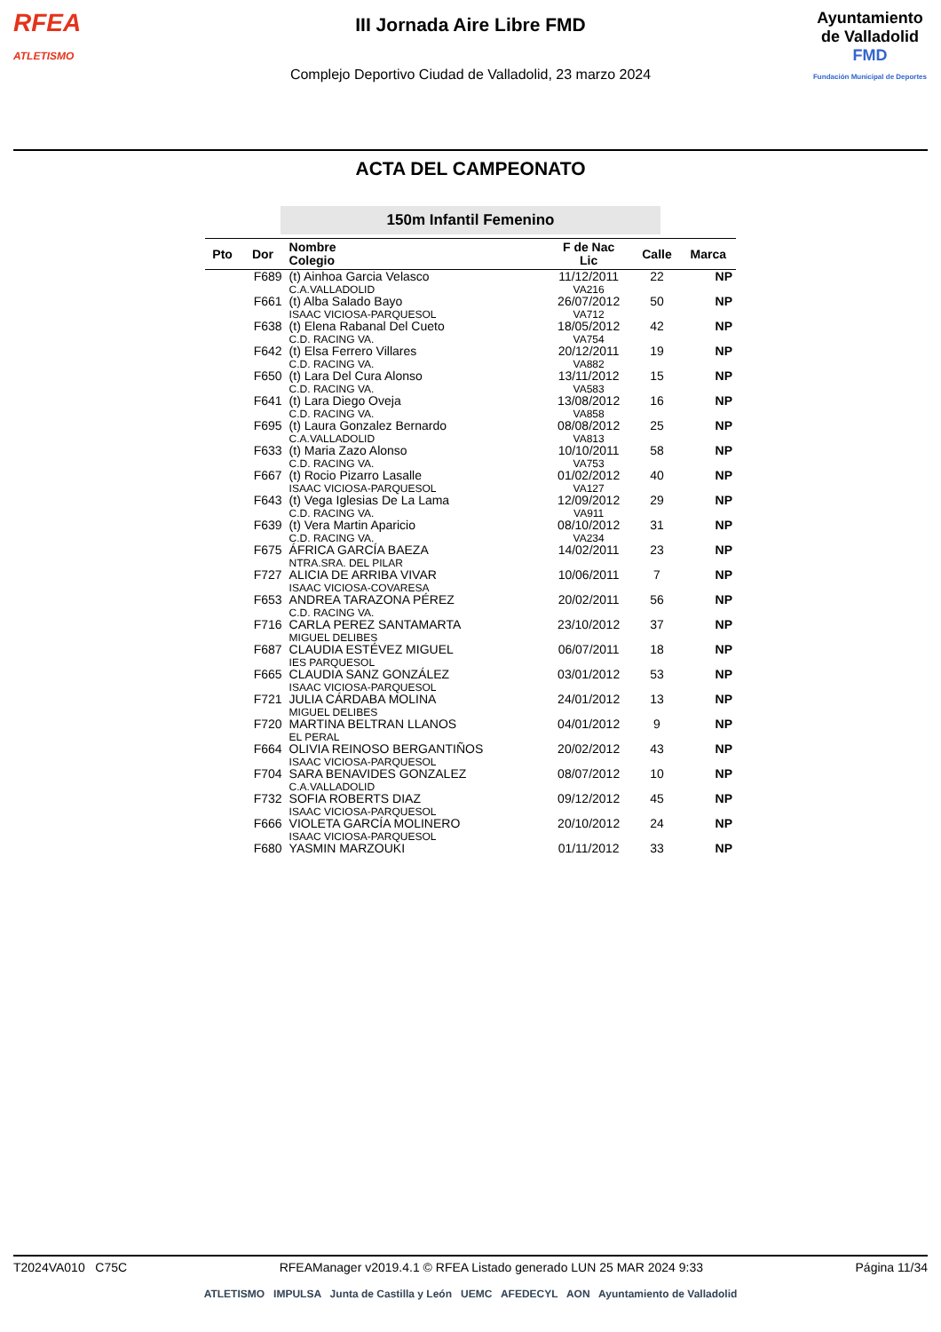RFEA
ATLETISMO
III Jornada Aire Libre FMD
Complejo Deportivo Ciudad de Valladolid, 23 marzo 2024
Ayuntamiento
de Valladolid
FMD
Fundación Municipal de Deportes
ACTA DEL CAMPEONATO
150m Infantil Femenino
| Pto | Dor | Nombre Colegio | F de Nac Lic | Calle | Marca |
| --- | --- | --- | --- | --- | --- |
| | F689 | (t) Ainhoa Garcia Velasco C.A.VALLADOLID | 11/12/2011 VA216 | 22 | NP |
| | F661 | (t) Alba Salado Bayo ISAAC VICIOSA-PARQUESOL | 26/07/2012 VA712 | 50 | NP |
| | F638 | (t) Elena Rabanal Del Cueto C.D. RACING VA. | 18/05/2012 VA754 | 42 | NP |
| | F642 | (t) Elsa Ferrero Villares C.D. RACING VA. | 20/12/2011 VA882 | 19 | NP |
| | F650 | (t) Lara Del Cura Alonso C.D. RACING VA. | 13/11/2012 VA583 | 15 | NP |
| | F641 | (t) Lara Diego Oveja C.D. RACING VA. | 13/08/2012 VA858 | 16 | NP |
| | F695 | (t) Laura Gonzalez Bernardo C.A.VALLADOLID | 08/08/2012 VA813 | 25 | NP |
| | F633 | (t) Maria Zazo Alonso C.D. RACING VA. | 10/10/2011 VA753 | 58 | NP |
| | F667 | (t) Rocio Pizarro Lasalle ISAAC VICIOSA-PARQUESOL | 01/02/2012 VA127 | 40 | NP |
| | F643 | (t) Vega Iglesias De La Lama C.D. RACING VA. | 12/09/2012 VA911 | 29 | NP |
| | F639 | (t) Vera Martin Aparicio C.D. RACING VA. | 08/10/2012 VA234 | 31 | NP |
| | F675 | ÁFRICA GARCÍA BAEZA NTRA.SRA. DEL PILAR | 14/02/2011 | 23 | NP |
| | F727 | ALICIA DE ARRIBA VIVAR ISAAC VICIOSA-COVARESA | 10/06/2011 | 7 | NP |
| | F653 | ANDREA TARAZONA PÉREZ C.D. RACING VA. | 20/02/2011 | 56 | NP |
| | F716 | CARLA PEREZ SANTAMARTA MIGUEL DELIBES | 23/10/2012 | 37 | NP |
| | F687 | CLAUDIA ESTÉVEZ MIGUEL IES PARQUESOL | 06/07/2011 | 18 | NP |
| | F665 | CLAUDIA SANZ GONZÁLEZ ISAAC VICIOSA-PARQUESOL | 03/01/2012 | 53 | NP |
| | F721 | JULIA CÁRDABA MOLINA MIGUEL DELIBES | 24/01/2012 | 13 | NP |
| | F720 | MARTINA BELTRAN LLANOS EL PERAL | 04/01/2012 | 9 | NP |
| | F664 | OLIVIA REINOSO BERGANTIÑOS ISAAC VICIOSA-PARQUESOL | 20/02/2012 | 43 | NP |
| | F704 | SARA BENAVIDES GONZALEZ C.A.VALLADOLID | 08/07/2012 | 10 | NP |
| | F732 | SOFIA ROBERTS DIAZ ISAAC VICIOSA-PARQUESOL | 09/12/2012 | 45 | NP |
| | F666 | VIOLETA GARCÍA MOLINERO ISAAC VICIOSA-PARQUESOL | 20/10/2012 | 24 | NP |
| | F680 | YASMIN MARZOUKI | 01/11/2012 | 33 | NP |
T2024VA010 C75C RFEAManager v2019.4.1 © RFEA Listado generado LUN 25 MAR 2024 9:33 Página 11/34
ATLETISMO IMPULSA Junta de Castilla y León UEMC AFEDECYL AON Ayuntamiento de Valladolid